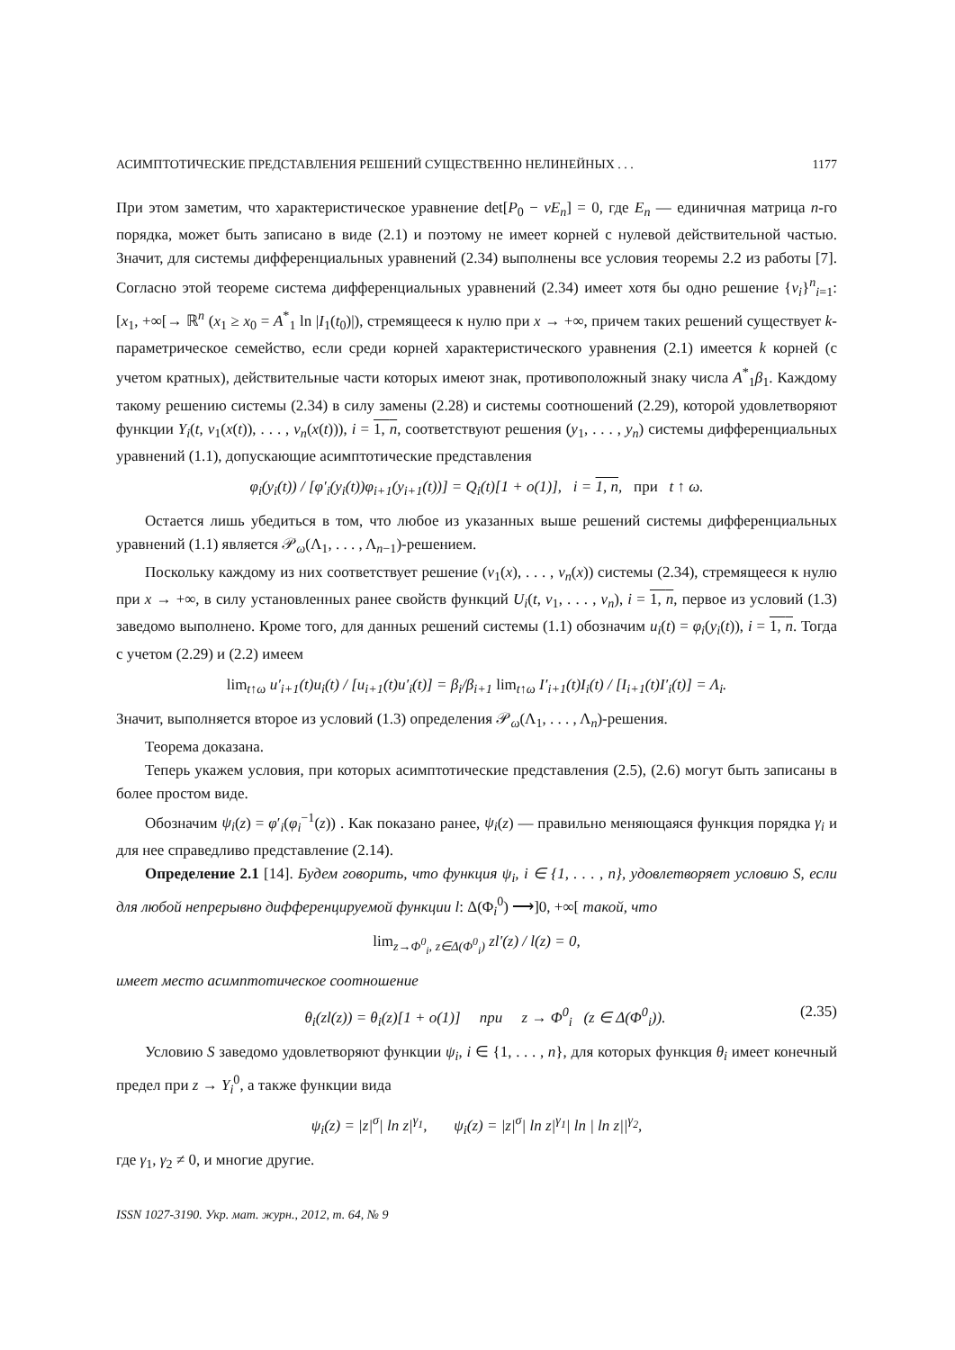АСИМПТОТИЧЕСКИЕ ПРЕДСТАВЛЕНИЯ РЕШЕНИЙ СУЩЕСТВЕННО НЕЛИНЕЙНЫХ . . . 1177
При этом заметим, что характеристическое уравнение det[P<sub>0</sub> − νE<sub>n</sub>] = 0, где E<sub>n</sub> — единичная матрица n-го порядка, может быть записано в виде (2.1) и поэтому не имеет корней с нулевой действительной частью. Значит, для системы дифференциальных уравнений (2.34) выполнены все условия теоремы 2.2 из работы [7]. Согласно этой теореме система дифференциальных уравнений (2.34) имеет хотя бы одно решение {v<sub>i</sub>}<sup>n</sup><sub>i=1</sub>: [x<sub>1</sub>, +∞[→ ℝ<sup>n</sup> (x<sub>1</sub> ≥ x<sub>0</sub> = A<sup>*</sup><sub>1</sub> ln |I<sub>1</sub>(t<sub>0</sub>)|), стремящееся к нулю при x → +∞, причем таких решений существует k-параметрическое семейство, если среди корней характеристического уравнения (2.1) имеется k корней (с учетом кратных), действительные части которых имеют знак, противоположный знаку числа A<sup>*</sup><sub>1</sub>β<sub>1</sub>. Каждому такому решению системы (2.34) в силу замены (2.28) и системы соотношений (2.29), которой удовлетворяют функции Y<sub>i</sub>(t, v<sub>1</sub>(x(t)), . . . , v<sub>n</sub>(x(t))), i = 1, n, соответствуют решения (y<sub>1</sub>, . . . , y<sub>n</sub>) системы дифференциальных уравнений (1.1), допускающие асимптотические представления
φ<sub>i</sub>(y<sub>i</sub>(t)) / [φ′<sub>i</sub>(y<sub>i</sub>(t))φ<sub>i+1</sub>(y<sub>i+1</sub>(t))] = Q<sub>i</sub>(t)[1 + o(1)], i = 1, n, при t ↑ ω.
Остается лишь убедиться в том, что любое из указанных выше решений системы дифференциальных уравнений (1.1) является 𝒫<sub>ω</sub>(Λ<sub>1</sub>, . . . , Λ<sub>n−1</sub>)-решением.
Поскольку каждому из них соответствует решение (v<sub>1</sub>(x), . . . , v<sub>n</sub>(x)) системы (2.34), стремящееся к нулю при x → +∞, в силу установленных ранее свойств функций U<sub>i</sub>(t, v<sub>1</sub>, . . . , v<sub>n</sub>), i = 1, n, первое из условий (1.3) заведомо выполнено. Кроме того, для данных решений системы (1.1) обозначим u<sub>i</sub>(t) = φ<sub>i</sub>(y<sub>i</sub>(t)), i = 1, n. Тогда с учетом (2.29) и (2.2) имеем
lim<sub>t↑ω</sub> u′<sub>i+1</sub>(t)u<sub>i</sub>(t) / [u<sub>i+1</sub>(t)u′<sub>i</sub>(t)] = β<sub>i</sub>/β<sub>i+1</sub> lim<sub>t↑ω</sub> I′<sub>i+1</sub>(t)I<sub>i</sub>(t) / [I<sub>i+1</sub>(t)I′<sub>i</sub>(t)] = Λ<sub>i</sub>.
Значит, выполняется второе из условий (1.3) определения 𝒫<sub>ω</sub>(Λ<sub>1</sub>, . . . , Λ<sub>n</sub>)-решения.
Теорема доказана.
Теперь укажем условия, при которых асимптотические представления (2.5), (2.6) могут быть записаны в более простом виде.
Обозначим ψ<sub>i</sub>(z) = φ′<sub>i</sub>(φ<sub>i</sub><sup>−1</sup>(z)) . Как показано ранее, ψ<sub>i</sub>(z) — правильно меняющаяся функция порядка γ<sub>i</sub> и для нее справедливо представление (2.14).
Определение 2.1 [14]. Будем говорить, что функция ψ<sub>i</sub>, i ∈ {1, . . . , n}, удовлетворяет условию S, если для любой непрерывно дифференцируемой функции l: Δ(Φ<sub>i</sub><sup>0</sup>) ⟶]0, +∞[ такой, что
lim<sub>z→Φ<sup>0</sup><sub>i</sub>, z∈Δ(Φ<sup>0</sup><sub>i</sub>)</sub> zl′(z) / l(z) = 0,
имеет место асимптотическое соотношение
θ<sub>i</sub>(zl(z)) = θ<sub>i</sub>(z)[1 + o(1)] при z → Φ<sup>0</sup><sub>i</sub> (z ∈ Δ(Φ<sup>0</sup><sub>i</sub>)). (2.35)
Условию S заведомо удовлетворяют функции ψ<sub>i</sub>, i ∈ {1, . . . , n}, для которых функция θ<sub>i</sub> имеет конечный предел при z → Y<sub>i</sub><sup>0</sup>, а также функции вида
ψ<sub>i</sub>(z) = |z|<sup>σ</sup>| ln z|<sup>γ<sub>1</sub></sup>, ψ<sub>i</sub>(z) = |z|<sup>σ</sup>| ln z|<sup>γ<sub>1</sub></sup>| ln | ln z||<sup>γ<sub>2</sub></sup>,
где γ<sub>1</sub>, γ<sub>2</sub> ≠ 0, и многие другие.
ISSN 1027-3190. Укр. мат. журн., 2012, т. 64, № 9